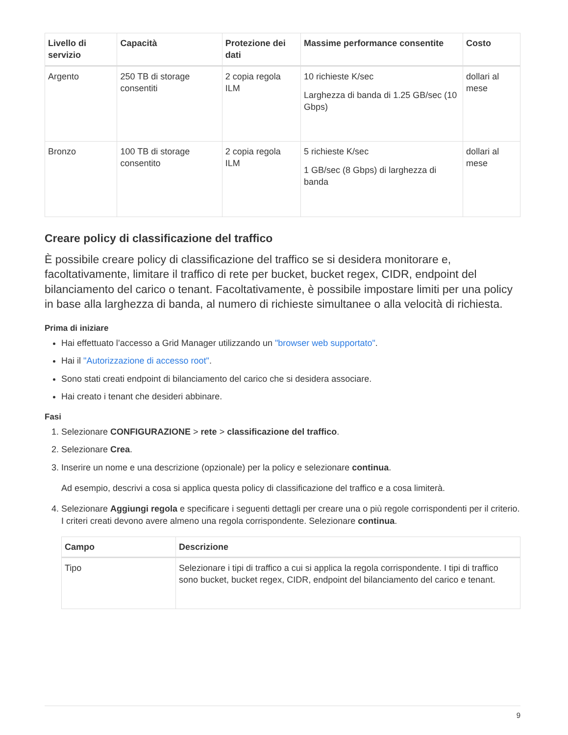| Livello di servizio | Capacità | Protezione dei dati | Massime performance consentite | Costo |
| --- | --- | --- | --- | --- |
| Argento | 250 TB di storage consentiti | 2 copia regola ILM | 10 richieste K/sec Larghezza di banda di 1.25 GB/sec (10 Gbps) | dollari al mese |
| Bronzo | 100 TB di storage consentito | 2 copia regola ILM | 5 richieste K/sec 1 GB/sec (8 Gbps) di larghezza di banda | dollari al mese |
Creare policy di classificazione del traffico
È possibile creare policy di classificazione del traffico se si desidera monitorare e, facoltativamente, limitare il traffico di rete per bucket, bucket regex, CIDR, endpoint del bilanciamento del carico o tenant. Facoltativamente, è possibile impostare limiti per una policy in base alla larghezza di banda, al numero di richieste simultanee o alla velocità di richiesta.
Prima di iniziare
Hai effettuato l’accesso a Grid Manager utilizzando un "browser web supportato".
Hai il "Autorizzazione di accesso root".
Sono stati creati endpoint di bilanciamento del carico che si desidera associare.
Hai creato i tenant che desideri abbinare.
Fasi
1. Selezionare CONFIGURAZIONE > rete > classificazione del traffico.
2. Selezionare Crea.
3. Inserire un nome e una descrizione (opzionale) per la policy e selezionare continua.
Ad esempio, descrivi a cosa si applica questa policy di classificazione del traffico e a cosa limiterà.
4. Selezionare Aggiungi regola e specificare i seguenti dettagli per creare una o più regole corrispondenti per il criterio. I criteri creati devono avere almeno una regola corrispondente. Selezionare continua.
| Campo | Descrizione |
| --- | --- |
| Tipo | Selezionare i tipi di traffico a cui si applica la regola corrispondente. I tipi di traffico sono bucket, bucket regex, CIDR, endpoint del bilanciamento del carico e tenant. |
9